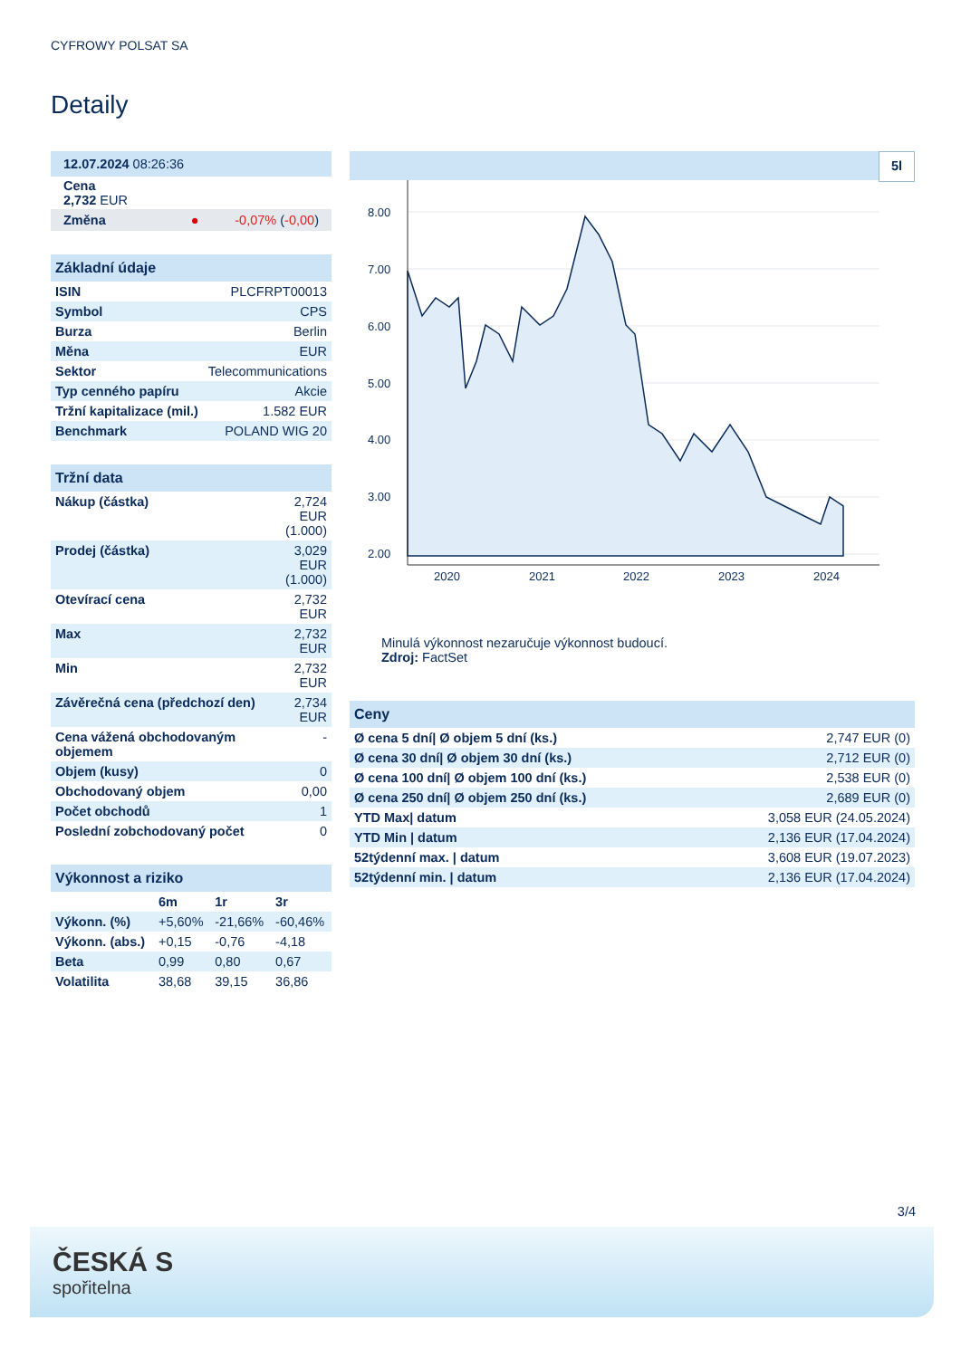CYFROWY POLSAT SA
Detaily
| 12.07.2024 08:26:36 |
| Cena 2,732 EUR |
| Změna ● -0,07% ( -0,00 ) |
| Základní údaje | |
| ISIN | PLCFRPT00013 |
| Symbol | CPS |
| Burza | Berlin |
| Měna | EUR |
| Sektor | Telecommunications |
| Typ cenného papíru | Akcie |
| Tržní kapitalizace (mil.) | 1.582 EUR |
| Benchmark | POLAND WIG 20 |
| Tržní data | |
| Nákup (částka) | 2,724 EUR (1.000) |
| Prodej (částka) | 3,029 EUR (1.000) |
| Otevírací cena | 2,732 EUR |
| Max | 2,732 EUR |
| Min | 2,732 EUR |
| Závěrečná cena (předchozí den) | 2,734 EUR |
| Cena vážená obchodovaným objemem | - |
| Objem (kusy) | 0 |
| Obchodovaný objem | 0,00 |
| Počet obchodů | 1 |
| Poslední zobchodovaný počet | 0 |
| Výkonnost a riziko | | | |
| | 6m | 1r | 3r |
| Výkonn. (%) | +5,60% | -21,66% | -60,46% |
| Výkonn. (abs.) | +0,15 | -0,76 | -4,18 |
| Beta | 0,99 | 0,80 | 0,67 |
| Volatilita | 38,68 | 39,15 | 36,86 |
5l
8.00
7.00
6.00
5.00
4.00
3.00
2.00
2020
2021
2022
2023
2024
Minulá výkonnost nezaručuje výkonnost budoucí.
Zdroj: FactSet
| Ceny | |
| Ø cena 5 dní/ Ø objem 5 dní (ks.) | 2,747 EUR (0) |
| Ø cena 30 dní/ Ø objem 30 dní (ks.) | 2,712 EUR (0) |
| Ø cena 100 dní/ Ø objem 100 dní (ks.) | 2,538 EUR (0) |
| Ø cena 250 dní/ Ø objem 250 dní (ks.) | 2,689 EUR (0) |
| YTD Max/ datum | 3,058 EUR (24.05.2024) |
| YTD Min / datum | 2,136 EUR (17.04.2024) |
| 52týdenní max. / datum | 3,608 EUR (19.07.2023) |
| 52týdenní min. / datum | 2,136 EUR (17.04.2024) |
3/4
ČESKÁ S
spořitelna